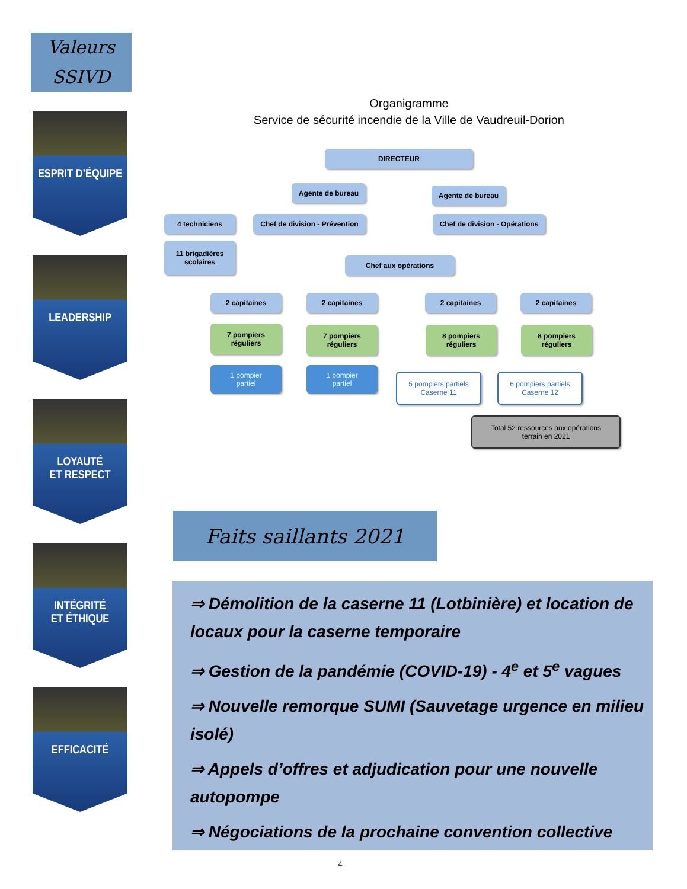Valeurs
SSIVD
ESPRIT D’ÉQUIPE
LEADERSHIP
LOYAUTÉ
ET RESPECT
INTÉGRITÉ
ET ÉTHIQUE
EFFICACITÉ
Organigramme
Service de sécurité incendie de la Ville de Vaudreuil-Dorion
DIRECTEUR
Agente de bureau Agente de bureau
4 techniciens
Chef de division - Prévention
Chef de division - Opérations
11 brigadières
scolaires
Chef aux opérations
2 capitaines 2 capitaines 2 capitaines 2 capitaines
7 pompiers
réguliers
7 pompiers
réguliers
8 pompiers
réguliers
8 pompiers
réguliers
1 pompier
partiel
1 pompier
partiel
5 pompiers partiels
Caserne 11
6 pompiers partiels
Caserne 12
Total 52 ressources aux opérations
terrain en 2021
Faits saillants 2021
⇒ Démolition de la caserne 11 (Lotbinière) et location de locaux pour la caserne temporaire
⇒ Gestion de la pandémie (COVID-19) - 4<sup>e</sup> et 5<sup>e</sup> vagues
⇒ Nouvelle remorque SUMI (Sauvetage urgence en milieu isolé)
⇒ Appels d’offres et adjudication pour une nouvelle autopompe
⇒ Négociations de la prochaine convention collective
4